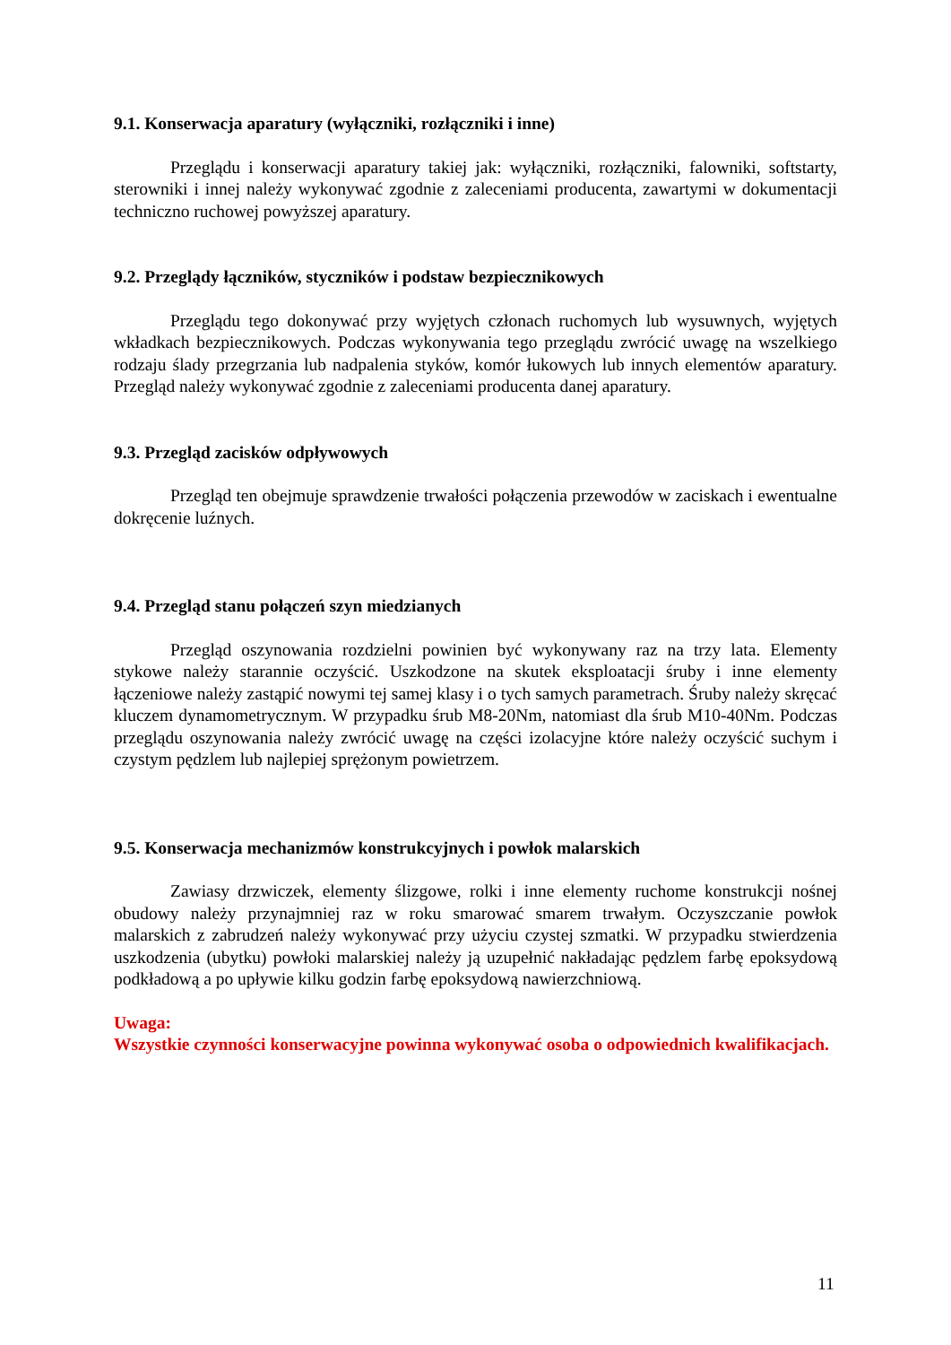9.1. Konserwacja aparatury (wyłączniki, rozłączniki i inne)
Przeglądu i konserwacji aparatury takiej jak: wyłączniki, rozłączniki, falowniki, softstarty, sterowniki i innej należy wykonywać zgodnie z zaleceniami producenta, zawartymi w dokumentacji techniczno ruchowej powyższej aparatury.
9.2. Przeglądy łączników, styczników i podstaw bezpiecznikowych
Przeglądu tego dokonywać przy wyjętych członach ruchomych lub wysuwnych, wyjętych wkładkach bezpiecznikowych. Podczas wykonywania tego przeglądu zwrócić uwagę na wszelkiego rodzaju ślady przegrzania lub nadpalenia styków, komór łukowych lub innych elementów aparatury. Przegląd należy wykonywać zgodnie z zaleceniami producenta danej aparatury.
9.3. Przegląd zacisków odpływowych
Przegląd ten obejmuje sprawdzenie trwałości połączenia przewodów w zaciskach i ewentualne dokręcenie luźnych.
9.4. Przegląd stanu połączeń szyn miedzianych
Przegląd oszynowania rozdzielni powinien być wykonywany raz na trzy lata. Elementy stykowe należy starannie oczyścić. Uszkodzone na skutek eksploatacji śruby i inne elementy łączeniowe należy zastąpić nowymi tej samej klasy i o tych samych parametrach. Śruby należy skręcać kluczem dynamometrycznym. W przypadku śrub M8-20Nm, natomiast dla śrub M10-40Nm. Podczas przeglądu oszynowania należy zwrócić uwagę na części izolacyjne które należy oczyścić suchym i czystym pędzlem lub najlepiej sprężonym powietrzem.
9.5. Konserwacja mechanizmów konstrukcyjnych i powłok malarskich
Zawiasy drzwiczek, elementy ślizgowe, rolki i inne elementy ruchome konstrukcji nośnej obudowy należy przynajmniej raz w roku smarować smarem trwałym. Oczyszczanie powłok malarskich z zabrudzeń należy wykonywać przy użyciu czystej szmatki. W przypadku stwierdzenia uszkodzenia (ubytku) powłoki malarskiej należy ją uzupełnić nakładając pędzlem farbę epoksydową podkładową a po upływie kilku godzin farbę epoksydową nawierzchniową.
Uwaga:
Wszystkie czynności konserwacyjne powinna wykonywać osoba o odpowiednich kwalifikacjach.
11